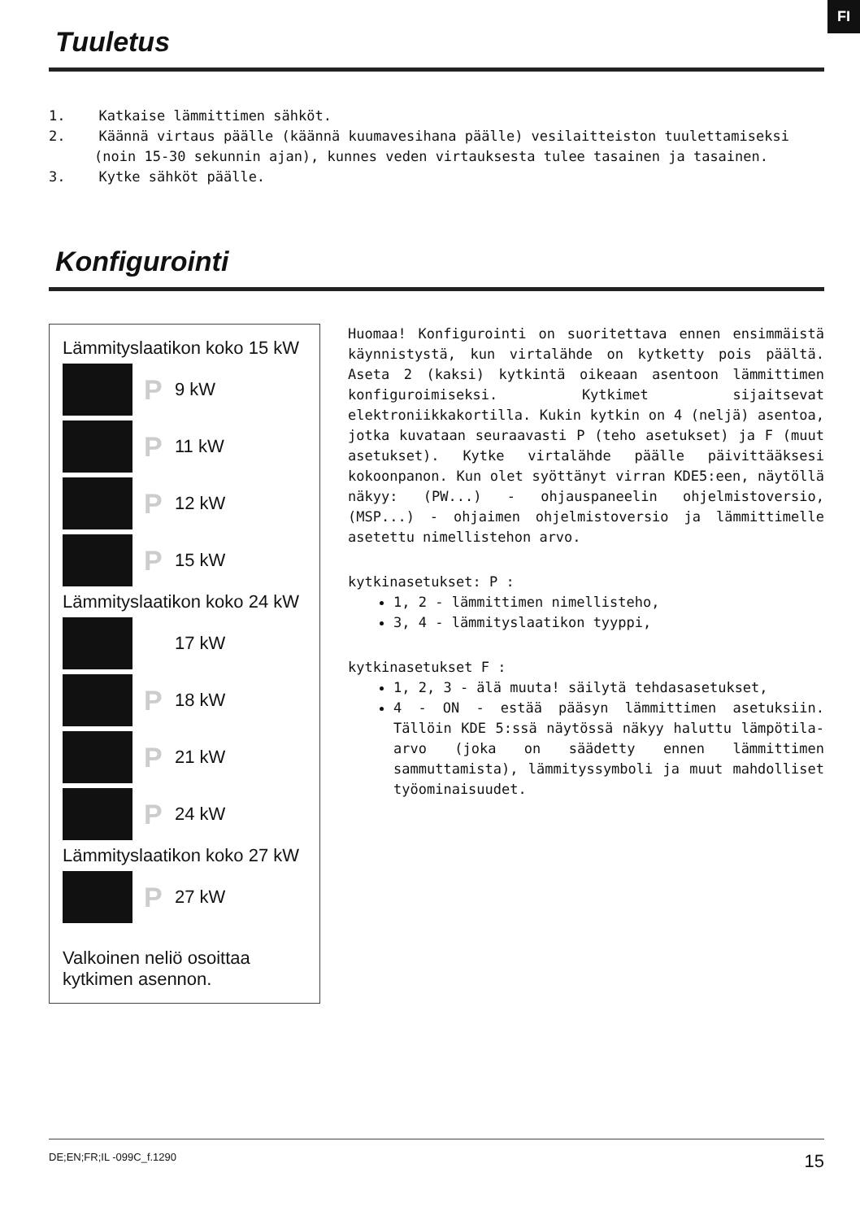FI
Tuuletus
1. Katkaise lämmittimen sähköt.
2. Käännä virtaus päälle (käännä kuumavesihana päälle) vesilaitteiston tuulettamiseksi (noin 15-30 sekunnin ajan), kunnes veden virtauksesta tulee tasainen ja tasainen.
3. Kytke sähköt päälle.
Konfigurointi
Lämmityslaatikon koko 15 kW
P 9 kW
P 11 kW
P 12 kW
P 15 kW
Lämmityslaatikon koko 24 kW
17 kW
P 18 kW
P 21 kW
P 24 kW
Lämmityslaatikon koko 27 kW
P 27 kW
Valkoinen neliö osoittaa kytkimen asennon.
Huomaa! Konfigurointi on suoritettava ennen ensimmäistä käynnistystä, kun virtalähde on kytketty pois päältä. Aseta 2 (kaksi) kytkintä oikeaan asentoon lämmittimen konfiguroimiseksi. Kytkimet sijaitsevat elektroniikkakortilla. Kukin kytkin on 4 (neljä) asentoa, jotka kuvataan seuraavasti P (teho asetukset) ja F (muut asetukset). Kytke virtalähde päälle päivittääksesi kokoonpanon. Kun olet syöttänyt virran KDE5:een, näytöllä näkyy: (PW...) - ohjauspaneelin ohjelmistoversio, (MSP...) - ohjaimen ohjelmistoversio ja lämmittimelle asetettu nimellistehon arvo.
kytkinasetukset: P :
1, 2 - lämmittimen nimellisteho,
3, 4 - lämmityslaatikon tyyppi,
kytkinasetukset F :
1, 2, 3 - älä muuta! säilytä tehdasasetukset,
4 - ON - estää pääsyn lämmittimen asetuksiin. Tällöin KDE 5:ssä näytössä näkyy haluttu lämpötila-arvo (joka on säädetty ennen lämmittimen sammuttamista), lämmityssymboli ja muut mahdolliset työominaisuudet.
DE;EN;FR;IL -099C_f.1290 15